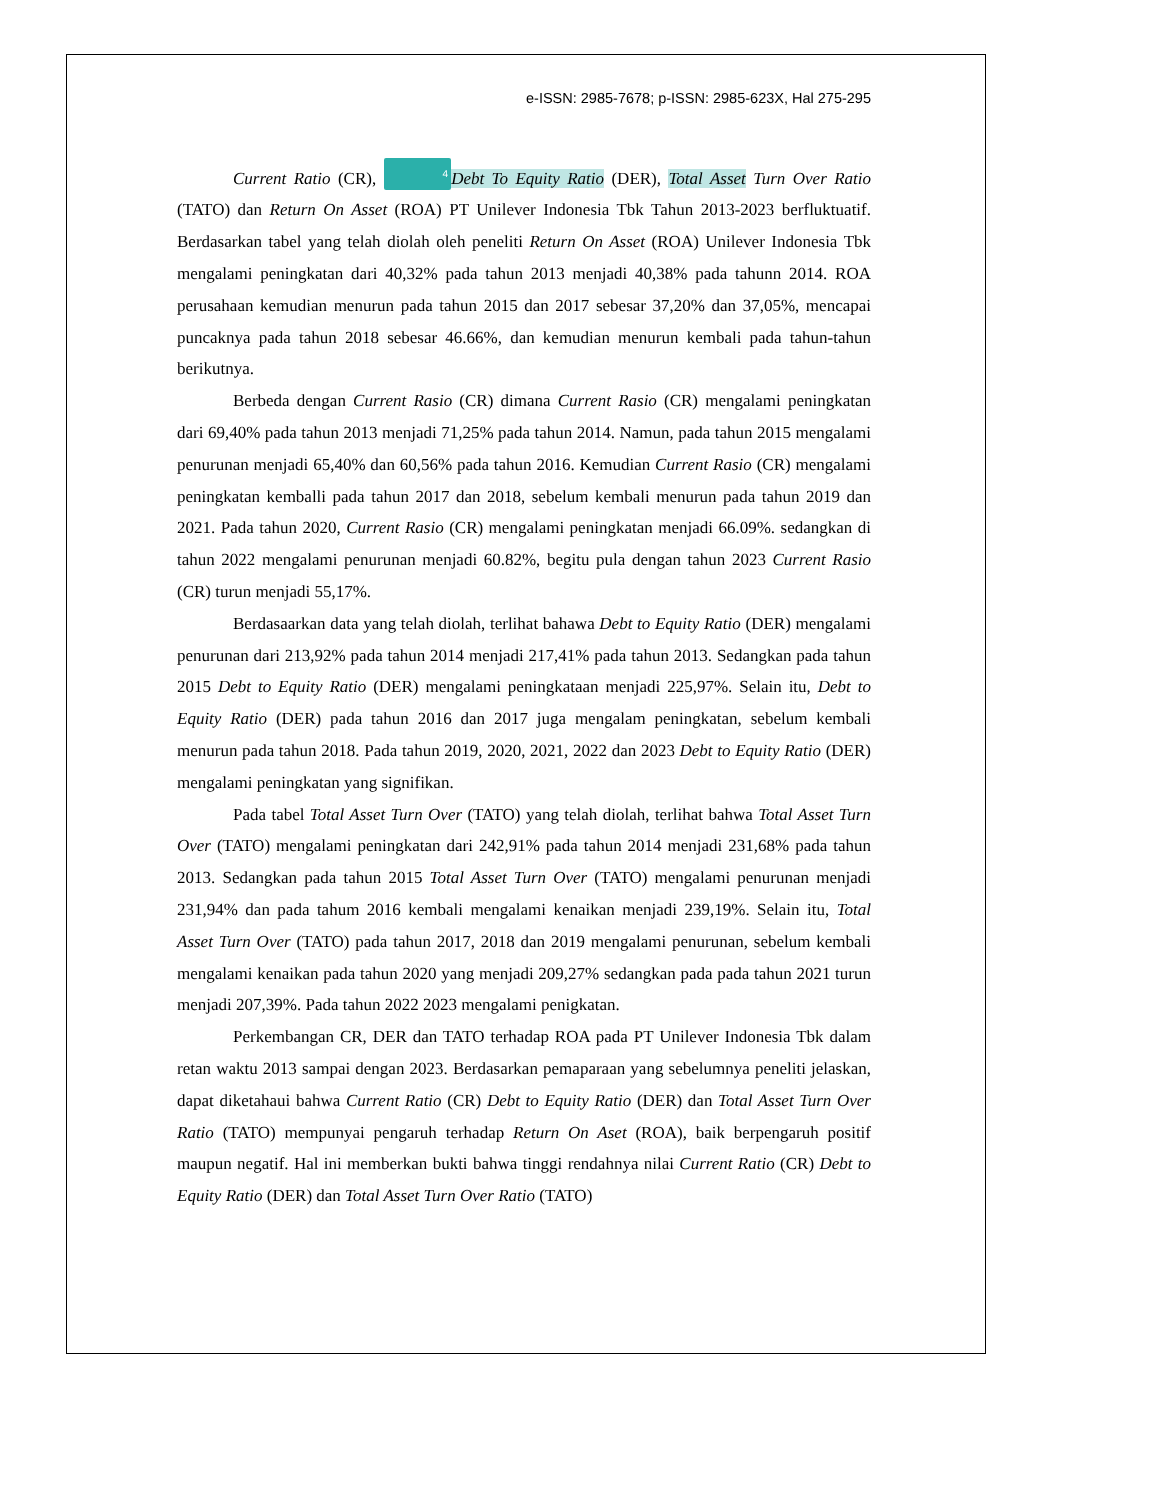e-ISSN: 2985-7678; p-ISSN: 2985-623X, Hal 275-295
Current Ratio (CR), 4 Debt To Equity Ratio (DER), Total Asset Turn Over Ratio (TATO) dan Return On Asset (ROA) PT Unilever Indonesia Tbk Tahun 2013-2023 berfluktuatif. Berdasarkan tabel yang telah diolah oleh peneliti Return On Asset (ROA) Unilever Indonesia Tbk mengalami peningkatan dari 40,32% pada tahun 2013 menjadi 40,38% pada tahunn 2014. ROA perusahaan kemudian menurun pada tahun 2015 dan 2017 sebesar 37,20% dan 37,05%, mencapai puncaknya pada tahun 2018 sebesar 46.66%, dan kemudian menurun kembali pada tahun-tahun berikutnya.
Berbeda dengan Current Rasio (CR) dimana Current Rasio (CR) mengalami peningkatan dari 69,40% pada tahun 2013 menjadi 71,25% pada tahun 2014. Namun, pada tahun 2015 mengalami penurunan menjadi 65,40% dan 60,56% pada tahun 2016. Kemudian Current Rasio (CR) mengalami peningkatan kemballi pada tahun 2017 dan 2018, sebelum kembali menurun pada tahun 2019 dan 2021. Pada tahun 2020, Current Rasio (CR) mengalami peningkatan menjadi 66.09%. sedangkan di tahun 2022 mengalami penurunan menjadi 60.82%, begitu pula dengan tahun 2023 Current Rasio (CR) turun menjadi 55,17%.
Berdasaarkan data yang telah diolah, terlihat bahawa Debt to Equity Ratio (DER) mengalami penurunan dari 213,92% pada tahun 2014 menjadi 217,41% pada tahun 2013. Sedangkan pada tahun 2015 Debt to Equity Ratio (DER) mengalami peningkataan menjadi 225,97%. Selain itu, Debt to Equity Ratio (DER) pada tahun 2016 dan 2017 juga mengalam peningkatan, sebelum kembali menurun pada tahun 2018. Pada tahun 2019, 2020, 2021, 2022 dan 2023 Debt to Equity Ratio (DER) mengalami peningkatan yang signifikan.
Pada tabel Total Asset Turn Over (TATO) yang telah diolah, terlihat bahwa Total Asset Turn Over (TATO) mengalami peningkatan dari 242,91% pada tahun 2014 menjadi 231,68% pada tahun 2013. Sedangkan pada tahun 2015 Total Asset Turn Over (TATO) mengalami penurunan menjadi 231,94% dan pada tahum 2016 kembali mengalami kenaikan menjadi 239,19%. Selain itu, Total Asset Turn Over (TATO) pada tahun 2017, 2018 dan 2019 mengalami penurunan, sebelum kembali mengalami kenaikan pada tahun 2020 yang menjadi 209,27% sedangkan pada pada tahun 2021 turun menjadi 207,39%. Pada tahun 2022 2023 mengalami penigkatan.
Perkembangan CR, DER dan TATO terhadap ROA pada PT Unilever Indonesia Tbk dalam retan waktu 2013 sampai dengan 2023. Berdasarkan pemaparaan yang sebelumnya peneliti jelaskan, dapat diketahaui bahwa Current Ratio (CR) Debt to Equity Ratio (DER) dan Total Asset Turn Over Ratio (TATO) mempunyai pengaruh terhadap Return On Aset (ROA), baik berpengaruh positif maupun negatif. Hal ini memberkan bukti bahwa tinggi rendahnya nilai Current Ratio (CR) Debt to Equity Ratio (DER) dan Total Asset Turn Over Ratio (TATO)